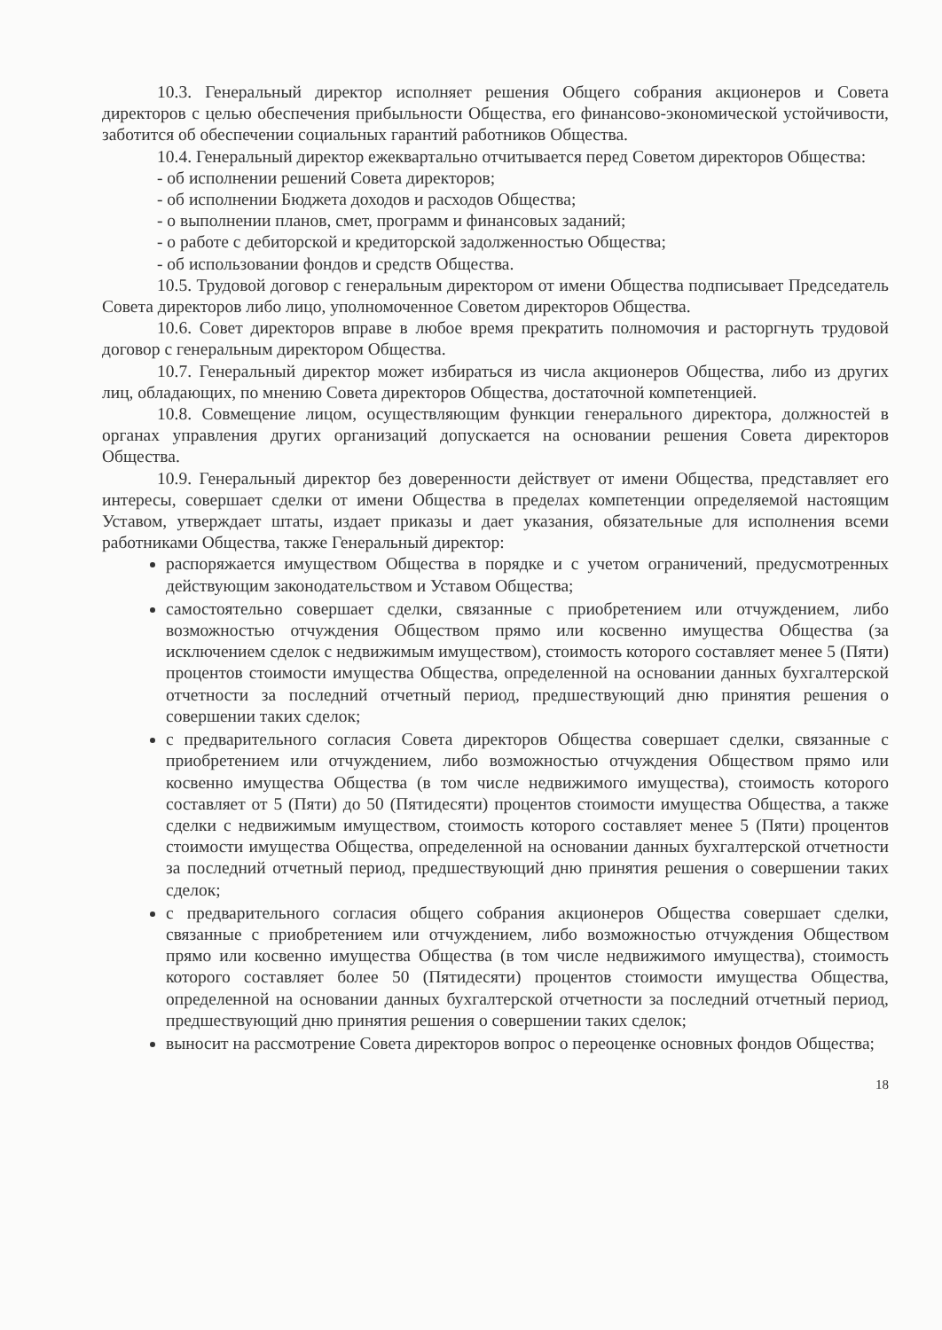10.3. Генеральный директор исполняет решения Общего собрания акционеров и Совета директоров с целью обеспечения прибыльности Общества, его финансово-экономической устойчивости, заботится об обеспечении социальных гарантий работников Общества.
10.4. Генеральный директор ежеквартально отчитывается перед Советом директоров Общества:
- об исполнении решений Совета директоров;
- об исполнении Бюджета доходов и расходов Общества;
- о выполнении планов, смет, программ и финансовых заданий;
- о работе с дебиторской и кредиторской задолженностью Общества;
- об использовании фондов и средств Общества.
10.5. Трудовой договор с генеральным директором от имени Общества подписывает Председатель Совета директоров либо лицо, уполномоченное Советом директоров Общества.
10.6. Совет директоров вправе в любое время прекратить полномочия и расторгнуть трудовой договор с генеральным директором Общества.
10.7. Генеральный директор может избираться из числа акционеров Общества, либо из других лиц, обладающих, по мнению Совета директоров Общества, достаточной компетенцией.
10.8. Совмещение лицом, осуществляющим функции генерального директора, должностей в органах управления других организаций допускается на основании решения Совета директоров Общества.
10.9. Генеральный директор без доверенности действует от имени Общества, представляет его интересы, совершает сделки от имени Общества в пределах компетенции определяемой настоящим Уставом, утверждает штаты, издает приказы и дает указания, обязательные для исполнения всеми работниками Общества, также Генеральный директор:
распоряжается имуществом Общества в порядке и с учетом ограничений, предусмотренных действующим законодательством и Уставом Общества;
самостоятельно совершает сделки, связанные с приобретением или отчуждением, либо возможностью отчуждения Обществом прямо или косвенно имущества Общества (за исключением сделок с недвижимым имуществом), стоимость которого составляет менее 5 (Пяти) процентов стоимости имущества Общества, определенной на основании данных бухгалтерской отчетности за последний отчетный период, предшествующий дню принятия решения о совершении таких сделок;
с предварительного согласия Совета директоров Общества совершает сделки, связанные с приобретением или отчуждением, либо возможностью отчуждения Обществом прямо или косвенно имущества Общества (в том числе недвижимого имущества), стоимость которого составляет от 5 (Пяти) до 50 (Пятидесяти) процентов стоимости имущества Общества, а также сделки с недвижимым имуществом, стоимость которого составляет менее 5 (Пяти) процентов стоимости имущества Общества, определенной на основании данных бухгалтерской отчетности за последний отчетный период, предшествующий дню принятия решения о совершении таких сделок;
с предварительного согласия общего собрания акционеров Общества совершает сделки, связанные с приобретением или отчуждением, либо возможностью отчуждения Обществом прямо или косвенно имущества Общества (в том числе недвижимого имущества), стоимость которого составляет более 50 (Пятидесяти) процентов стоимости имущества Общества, определенной на основании данных бухгалтерской отчетности за последний отчетный период, предшествующий дню принятия решения о совершении таких сделок;
выносит на рассмотрение Совета директоров вопрос о переоценке основных фондов Общества;
18